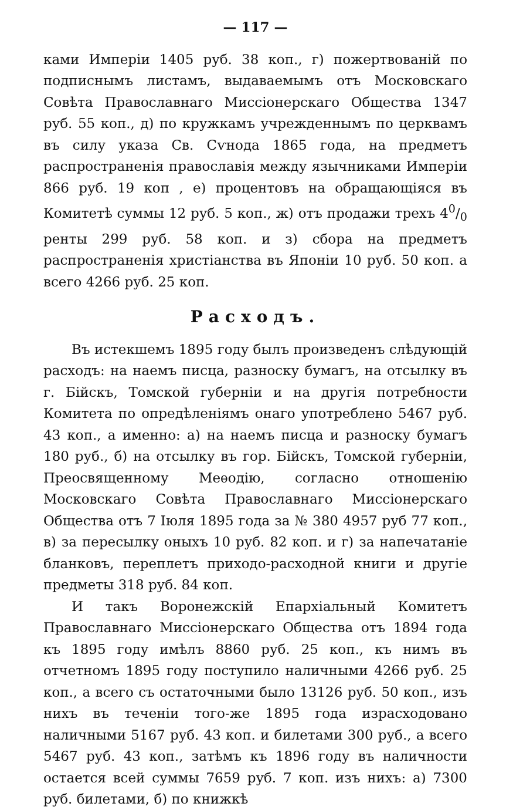— 117 —
ками Имперіи 1405 руб. 38 коп., г) пожертвованій по подписнымъ листамъ, выдаваемымъ отъ Московскаго Совѣта Православнаго Миссіонерскаго Общества 1347 руб. 55 коп., д) по кружкамъ учрежденнымъ по церквамъ въ силу указа Св. Сѵнода 1865 года, на предметъ распространенія православія между язычниками Имперіи 866 руб. 19 коп , е) процентовъ на обращающіяся въ Комитетѣ суммы 12 руб. 5 коп., ж) отъ продажи трехъ 40/0 ренты 299 руб. 58 коп. и з) сбора на предметъ распространенія христіанства въ Японіи 10 руб. 50 коп. а всего 4266 руб. 25 коп.
Расходъ.
Въ истекшемъ 1895 году былъ произведенъ слѣдующій расходъ: на наемъ писца, разноску бумагъ, на отсылку въ г. Бійскъ, Томской губерніи и на другія потребности Комитета по опредѣленіямъ онаго употреблено 5467 руб. 43 коп., а именно: а) на наемъ писца и разноску бумагъ 180 руб., б) на отсылку въ гор. Бійскъ, Томской губерніи, Преосвященному Меѳодію, согласно отношенію Московскаго Совѣта Православнаго Миссіонерскаго Общества отъ 7 Іюля 1895 года за № 380 4957 руб 77 коп., в) за пересылку оныхъ 10 руб. 82 коп. и г) за напечатаніе бланковъ, переплетъ приходо-расходной книги и другіе предметы 318 руб. 84 коп.
И такъ Воронежскій Епархіальный Комитетъ Православнаго Миссіонерскаго Общества отъ 1894 года къ 1895 году имѣлъ 8860 руб. 25 коп., къ нимъ въ отчетномъ 1895 году поступило наличными 4266 руб. 25 коп., а всего съ остаточными было 13126 руб. 50 коп., изъ нихъ въ теченіи того-же 1895 года израсходовано наличными 5167 руб. 43 коп. и билетами 300 руб., а всего 5467 руб. 43 коп., затѣмъ къ 1896 году въ наличности остается всей суммы 7659 руб. 7 коп. изъ нихъ: а) 7300 руб. билетами, б) по книжкѣ